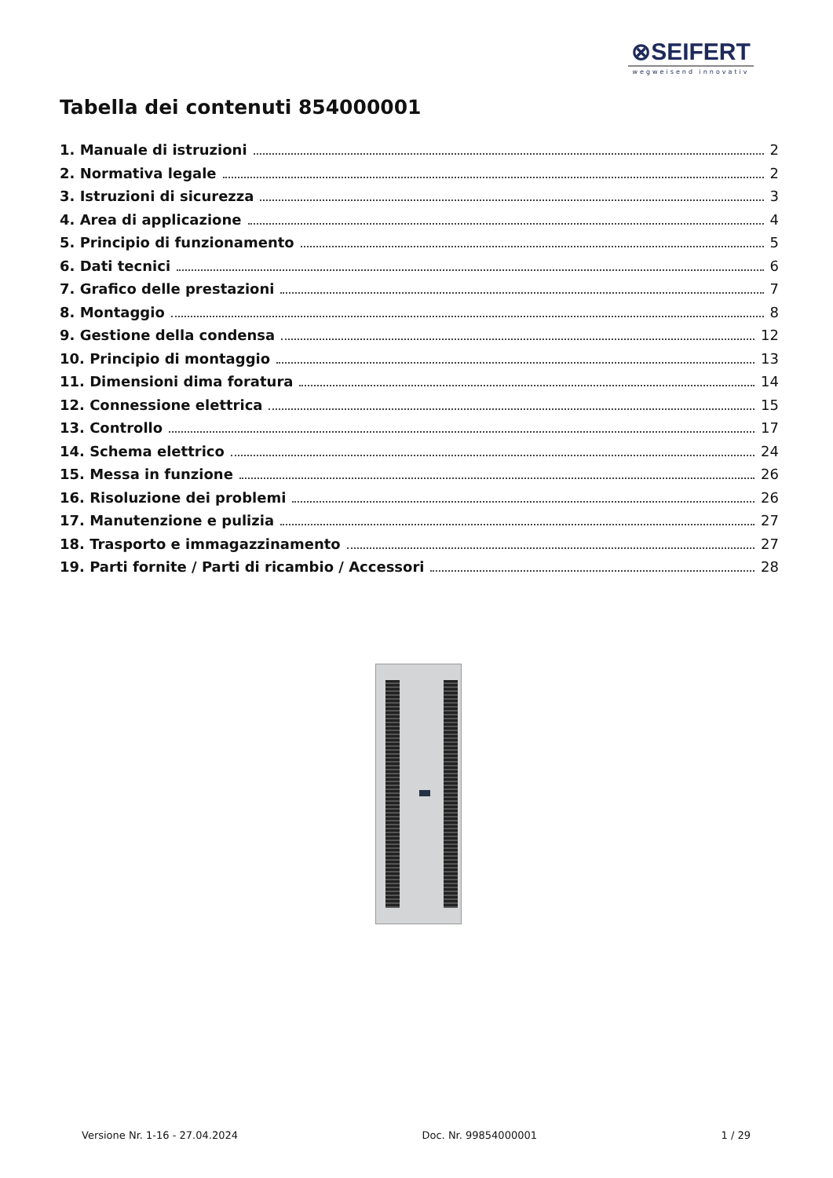⊗SEIFERT
wegweisend innovativ
Tabella dei contenuti 854000001
1. Manuale di istruzioni 2
2. Normativa legale 2
3. Istruzioni di sicurezza 3
4. Area di applicazione 4
5. Principio di funzionamento 5
6. Dati tecnici 6
7. Grafico delle prestazioni 7
8. Montaggio 8
9. Gestione della condensa 12
10. Principio di montaggio 13
11. Dimensioni dima foratura 14
12. Connessione elettrica 15
13. Controllo 17
14. Schema elettrico 24
15. Messa in funzione 26
16. Risoluzione dei problemi 26
17. Manutenzione e pulizia 27
18. Trasporto e immagazzinamento 27
19. Parti fornite / Parti di ricambio / Accessori 28
Versione Nr. 1-16 - 27.04.2024 Doc. Nr. 99854000001 1 / 29